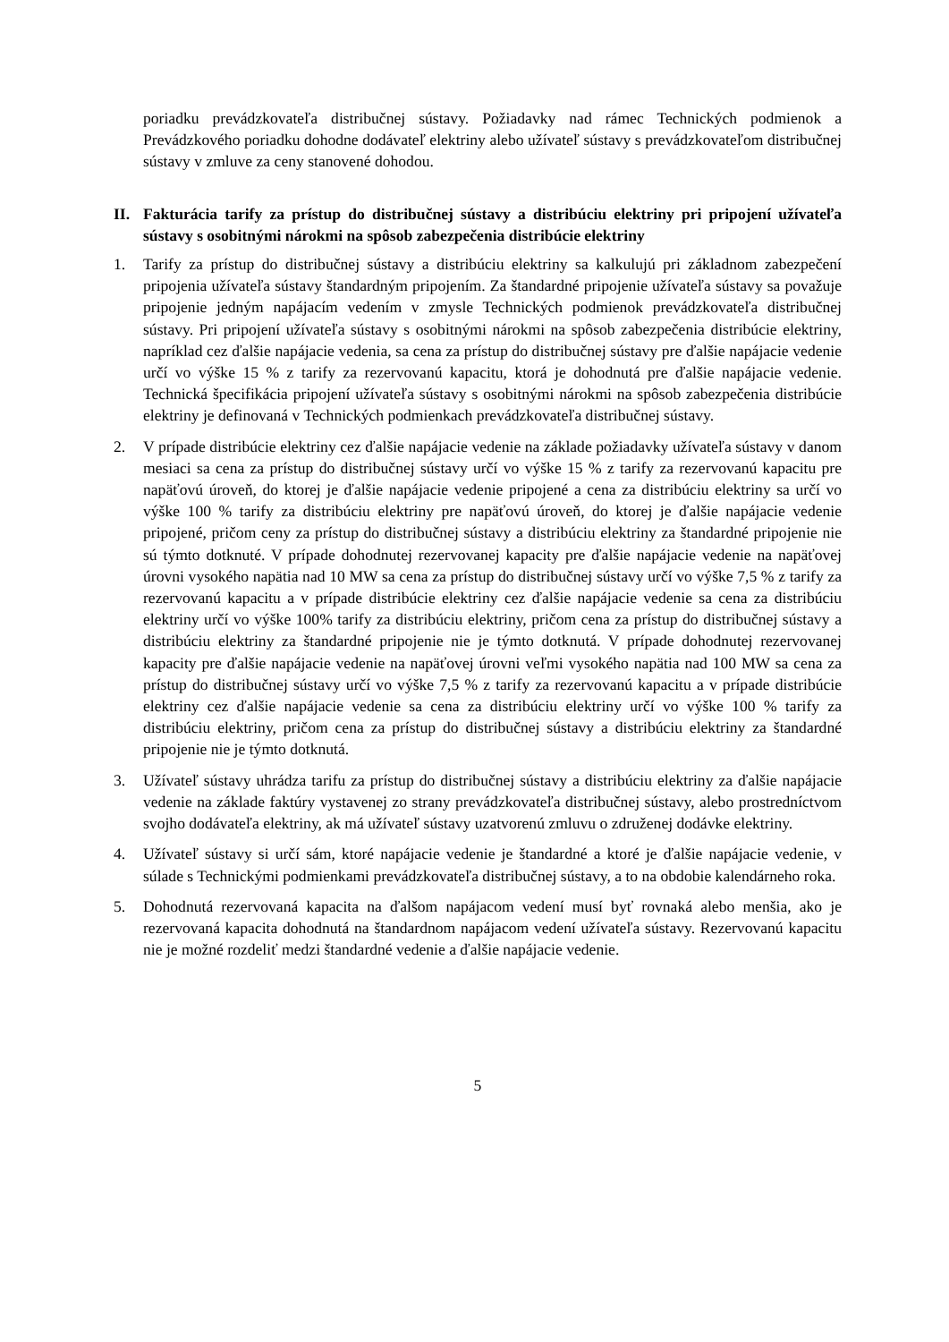poriadku prevádzkovateľa distribučnej sústavy. Požiadavky nad rámec Technických podmienok a Prevádzkového poriadku dohodne dodávateľ elektriny alebo užívateľ sústavy s prevádzkovateľom distribučnej sústavy v zmluve za ceny stanovené dohodou.
II. Fakturácia tarify za prístup do distribučnej sústavy a distribúciu elektriny pri pripojení užívateľa sústavy s osobitnými nárokmi na spôsob zabezpečenia distribúcie elektriny
1. Tarify za prístup do distribučnej sústavy a distribúciu elektriny sa kalkulujú pri základnom zabezpečení pripojenia užívateľa sústavy štandardným pripojením. Za štandardné pripojenie užívateľa sústavy sa považuje pripojenie jedným napájacím vedením v zmysle Technických podmienok prevádzkovateľa distribučnej sústavy. Pri pripojení užívateľa sústavy s osobitnými nárokmi na spôsob zabezpečenia distribúcie elektriny, napríklad cez ďalšie napájacie vedenia, sa cena za prístup do distribučnej sústavy pre ďalšie napájacie vedenie určí vo výške 15 % z tarify za rezervovanú kapacitu, ktorá je dohodnutá pre ďalšie napájacie vedenie. Technická špecifikácia pripojení užívateľa sústavy s osobitnými nárokmi na spôsob zabezpečenia distribúcie elektriny je definovaná v Technických podmienkach prevádzkovateľa distribučnej sústavy.
2. V prípade distribúcie elektriny cez ďalšie napájacie vedenie na základe požiadavky užívateľa sústavy v danom mesiaci sa cena za prístup do distribučnej sústavy určí vo výške 15 % z tarify za rezervovanú kapacitu pre napäťovú úroveň, do ktorej je ďalšie napájacie vedenie pripojené a cena za distribúciu elektriny sa určí vo výške 100 % tarify za distribúciu elektriny pre napäťovú úroveň, do ktorej je ďalšie napájacie vedenie pripojené, pričom ceny za prístup do distribučnej sústavy a distribúciu elektriny za štandardné pripojenie nie sú týmto dotknuté. V prípade dohodnutej rezervovanej kapacity pre ďalšie napájacie vedenie na napäťovej úrovni vysokého napätia nad 10 MW sa cena za prístup do distribučnej sústavy určí vo výške 7,5 % z tarify za rezervovanú kapacitu a v prípade distribúcie elektriny cez ďalšie napájacie vedenie sa cena za distribúciu elektriny určí vo výške 100% tarify za distribúciu elektriny, pričom cena za prístup do distribučnej sústavy a distribúciu elektriny za štandardné pripojenie nie je týmto dotknutá. V prípade dohodnutej rezervovanej kapacity pre ďalšie napájacie vedenie na napäťovej úrovni veľmi vysokého napätia nad 100 MW sa cena za prístup do distribučnej sústavy určí vo výške 7,5 % z tarify za rezervovanú kapacitu a v prípade distribúcie elektriny cez ďalšie napájacie vedenie sa cena za distribúciu elektriny určí vo výške 100 % tarify za distribúciu elektriny, pričom cena za prístup do distribučnej sústavy a distribúciu elektriny za štandardné pripojenie nie je týmto dotknutá.
3. Užívateľ sústavy uhrádza tarifu za prístup do distribučnej sústavy a distribúciu elektriny za ďalšie napájacie vedenie na základe faktúry vystavenej zo strany prevádzkovateľa distribučnej sústavy, alebo prostredníctvom svojho dodávateľa elektriny, ak má užívateľ sústavy uzatvorenú zmluvu o združenej dodávke elektriny.
4. Užívateľ sústavy si určí sám, ktoré napájacie vedenie je štandardné a ktoré je ďalšie napájacie vedenie, v súlade s Technickými podmienkami prevádzkovateľa distribučnej sústavy, a to na obdobie kalendárneho roka.
5. Dohodnutá rezervovaná kapacita na ďalšom napájacom vedení musí byť rovnaká alebo menšia, ako je rezervovaná kapacita dohodnutá na štandardnom napájacom vedení užívateľa sústavy. Rezervovanú kapacitu nie je možné rozdeliť medzi štandardné vedenie a ďalšie napájacie vedenie.
5